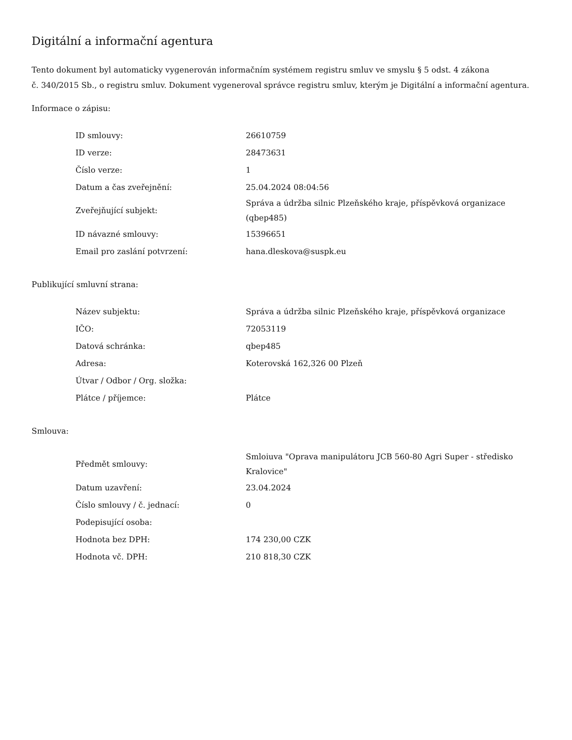Digitální a informační agentura
Tento dokument byl automaticky vygenerován informačním systémem registru smluv ve smyslu § 5 odst. 4 zákona
č. 340/2015 Sb., o registru smluv. Dokument vygeneroval správce registru smluv, kterým je Digitální a informační agentura.
Informace o zápisu:
| ID smlouvy: | 26610759 |
| ID verze: | 28473631 |
| Číslo verze: | 1 |
| Datum a čas zveřejnění: | 25.04.2024 08:04:56 |
| Zveřejňující subjekt: | Správa a údržba silnic Plzeňského kraje, příspěvková organizace (qbep485) |
| ID návazné smlouvy: | 15396651 |
| Email pro zaslání potvrzení: | hana.dleskova@suspk.eu |
Publikující smluvní strana:
| Název subjektu: | Správa a údržba silnic Plzeňského kraje, příspěvková organizace |
| IČO: | 72053119 |
| Datová schránka: | qbep485 |
| Adresa: | Koterovská 162,326 00 Plzeň |
| Útvar / Odbor / Org. složka: | |
| Plátce / příjemce: | Plátce |
Smlouva:
| Předmět smlouvy: | Smloiuva "Oprava manipulátoru JCB 560-80 Agri Super - středisko Kralovice" |
| Datum uzavření: | 23.04.2024 |
| Číslo smlouvy / č. jednací: | 0 |
| Podepisující osoba: | |
| Hodnota bez DPH: | 174 230,00 CZK |
| Hodnota vč. DPH: | 210 818,30 CZK |